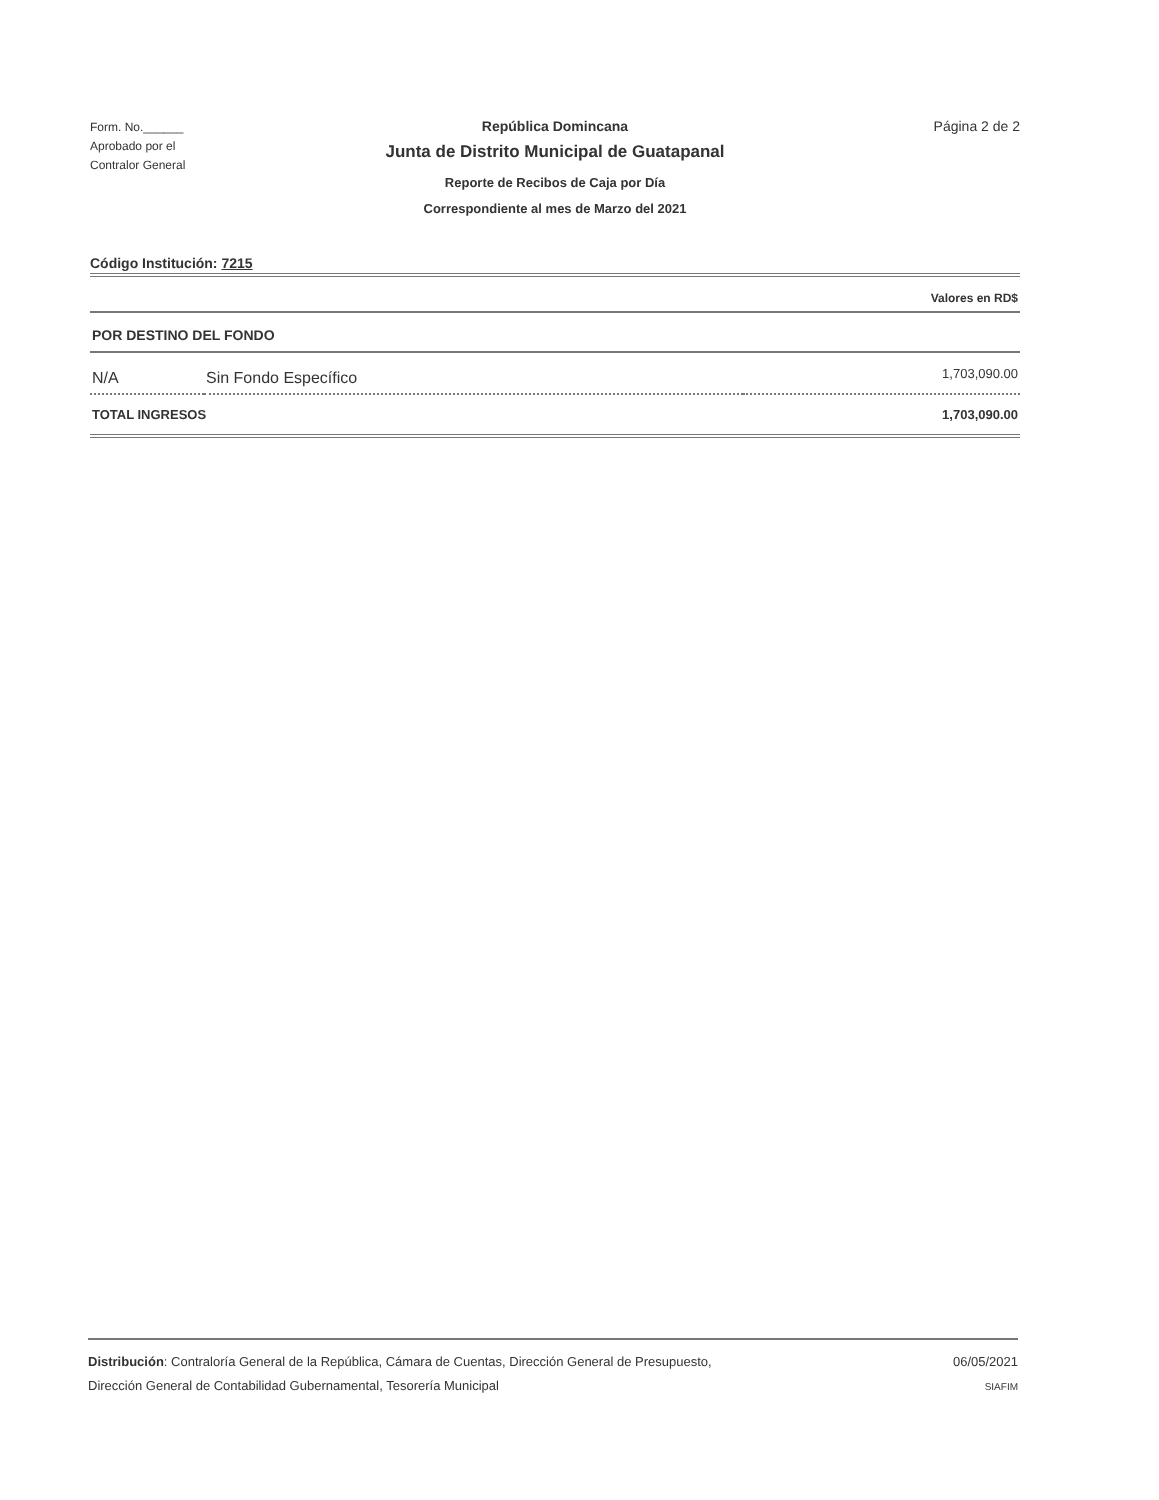Form. No.______
Aprobado por el
Contralor General
República Domincana
Junta de Distrito Municipal de Guatapanal
Reporte de Recibos de Caja por Día
Correspondiente al mes de Marzo del 2021
Página 2 de 2
Código Institución: 7215
| Valores en RD$ | | |
| POR DESTINO DEL FONDO | | |
| N/A | Sin Fondo Específico | 1,703,090.00 |
| TOTAL INGRESOS | | 1,703,090.00 |
Distribución: Contraloría General de la República, Cámara de Cuentas, Dirección General de Presupuesto,
Dirección General de Contabilidad Gubernamental, Tesorería Municipal
06/05/2021
SIAFIM